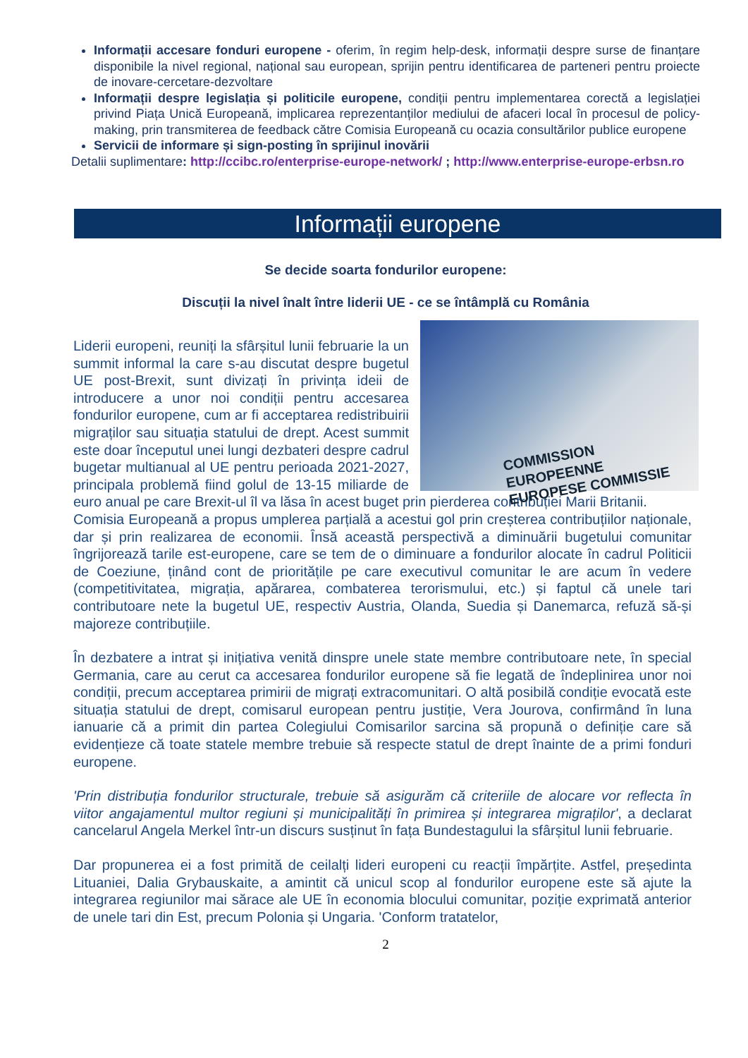Informații accesare fonduri europene - oferim, în regim help-desk, informații despre surse de finanțare disponibile la nivel regional, național sau european, sprijin pentru identificarea de parteneri pentru proiecte de inovare-cercetare-dezvoltare
Informații despre legislația și politicile europene, condiții pentru implementarea corectă a legislației privind Piața Unică Europeană, implicarea reprezentanților mediului de afaceri local în procesul de policy-making, prin transmiterea de feedback către Comisia Europeană cu ocazia consultărilor publice europene
Servicii de informare și sign-posting în sprijinul inovării
Detalii suplimentare: http://ccibc.ro/enterprise-europe-network/ ; http://www.enterprise-europe-erbsn.ro
Informații europene
Se decide soarta fondurilor europene:
Discuții la nivel înalt între liderii UE - ce se întâmplă cu România
COMMISSION EUROPEENNE
EUROPESE COMMISSIE
Liderii europeni, reuniți la sfârșitul lunii februarie la un summit informal la care s-au discutat despre bugetul UE post-Brexit, sunt divizați în privința ideii de introducere a unor noi condiții pentru accesarea fondurilor europene, cum ar fi acceptarea redistribuirii migraților sau situația statului de drept. Acest summit este doar începutul unei lungi dezbateri despre cadrul bugetar multianual al UE pentru perioada 2021-2027, principala problemă fiind golul de 13-15 miliarde de euro anual pe care Brexit-ul îl va lăsa în acest buget prin pierderea contribuției Marii Britanii.
Comisia Europeană a propus umplerea parțială a acestui gol prin creșterea contribuțiilor naționale, dar și prin realizarea de economii. Însă această perspectivă a diminuării bugetului comunitar îngrijorează tarile est-europene, care se tem de o diminuare a fondurilor alocate în cadrul Politicii de Coeziune, ținând cont de prioritățile pe care executivul comunitar le are acum în vedere (competitivitatea, migrația, apărarea, combaterea terorismului, etc.) și faptul că unele tari contributoare nete la bugetul UE, respectiv Austria, Olanda, Suedia și Danemarca, refuză să-și majoreze contribuțiile.
În dezbatere a intrat și inițiativa venită dinspre unele state membre contributoare nete, în special Germania, care au cerut ca accesarea fondurilor europene să fie legată de îndeplinirea unor noi condiții, precum acceptarea primirii de migrați extracomunitari. O altă posibilă condiție evocată este situația statului de drept, comisarul european pentru justiție, Vera Jourova, confirmând în luna ianuarie că a primit din partea Colegiului Comisarilor sarcina să propună o definiție care să evidențieze că toate statele membre trebuie să respecte statul de drept înainte de a primi fonduri europene.
'Prin distribuția fondurilor structurale, trebuie să asigurăm că criteriile de alocare vor reflecta în viitor angajamentul multor regiuni și municipalități în primirea și integrarea migraților', a declarat cancelarul Angela Merkel într-un discurs susținut în fața Bundestagului la sfârșitul lunii februarie.
Dar propunerea ei a fost primită de ceilalți lideri europeni cu reacții împărțite. Astfel, președinta Lituaniei, Dalia Grybauskaite, a amintit că unicul scop al fondurilor europene este să ajute la integrarea regiunilor mai sărace ale UE în economia blocului comunitar, poziție exprimată anterior de unele tari din Est, precum Polonia și Ungaria. 'Conform tratatelor,
2